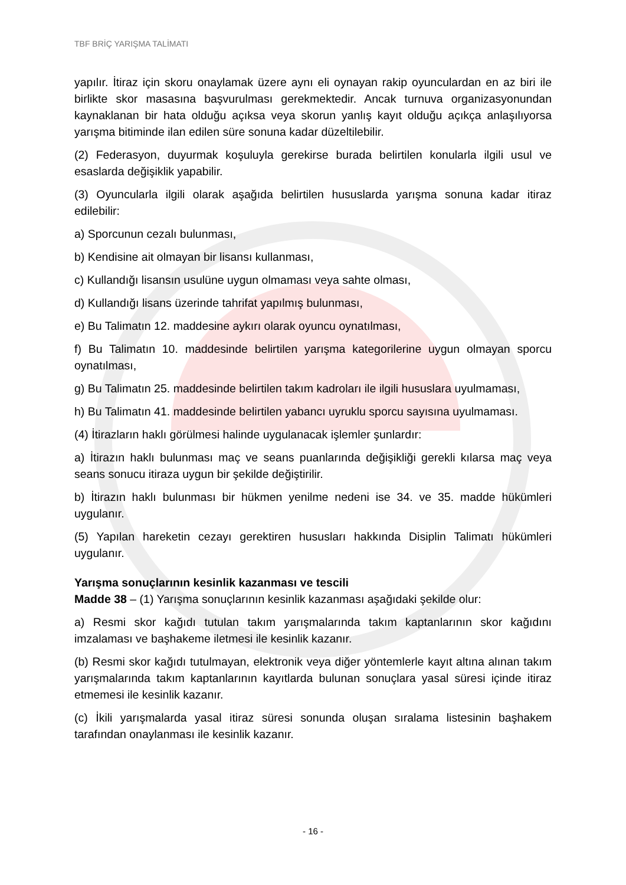TBF BRİÇ YARIŞMA TALİMATI
yapılır. İtiraz için skoru onaylamak üzere aynı eli oynayan rakip oyunculardan en az biri ile birlikte skor masasına başvurulması gerekmektedir. Ancak turnuva organizasyonundan kaynaklanan bir hata olduğu açıksa veya skorun yanlış kayıt olduğu açıkça anlaşılıyorsa yarışma bitiminde ilan edilen süre sonuna kadar düzeltilebilir.
(2) Federasyon, duyurmak koşuluyla gerekirse burada belirtilen konularla ilgili usul ve esaslarda değişiklik yapabilir.
(3) Oyuncularla ilgili olarak aşağıda belirtilen hususlarda yarışma sonuna kadar itiraz edilebilir:
a) Sporcunun cezalı bulunması,
b) Kendisine ait olmayan bir lisansı kullanması,
c) Kullandığı lisansın usulüne uygun olmaması veya sahte olması,
d) Kullandığı lisans üzerinde tahrifat yapılmış bulunması,
e) Bu Talimatın 12. maddesine aykırı olarak oyuncu oynatılması,
f) Bu Talimatın 10. maddesinde belirtilen yarışma kategorilerine uygun olmayan sporcu oynatılması,
g) Bu Talimatın 25. maddesinde belirtilen takım kadroları ile ilgili hususlara uyulmaması,
h) Bu Talimatın 41. maddesinde belirtilen yabancı uyruklu sporcu sayısına uyulmaması.
(4) İtirazların haklı görülmesi halinde uygulanacak işlemler şunlardır:
a) İtirazın haklı bulunması maç ve seans puanlarında değişikliği gerekli kılarsa maç veya seans sonucu itiraza uygun bir şekilde değiştirilir.
b) İtirazın haklı bulunması bir hükmen yenilme nedeni ise 34. ve 35. madde hükümleri uygulanır.
(5) Yapılan hareketin cezayı gerektiren hususları hakkında Disiplin Talimatı hükümleri uygulanır.
Yarışma sonuçlarının kesinlik kazanması ve tescili
Madde 38 – (1) Yarışma sonuçlarının kesinlik kazanması aşağıdaki şekilde olur:
a) Resmi skor kağıdı tutulan takım yarışmalarında takım kaptanlarının skor kağıdını imzalaması ve başhakeme iletmesi ile kesinlik kazanır.
(b) Resmi skor kağıdı tutulmayan, elektronik veya diğer yöntemlerle kayıt altına alınan takım yarışmalarında takım kaptanlarının kayıtlarda bulunan sonuçlara yasal süresi içinde itiraz etmemesi ile kesinlik kazanır.
(c) İkili yarışmalarda yasal itiraz süresi sonunda oluşan sıralama listesinin başhakem tarafından onaylanması ile kesinlik kazanır.
- 16 -